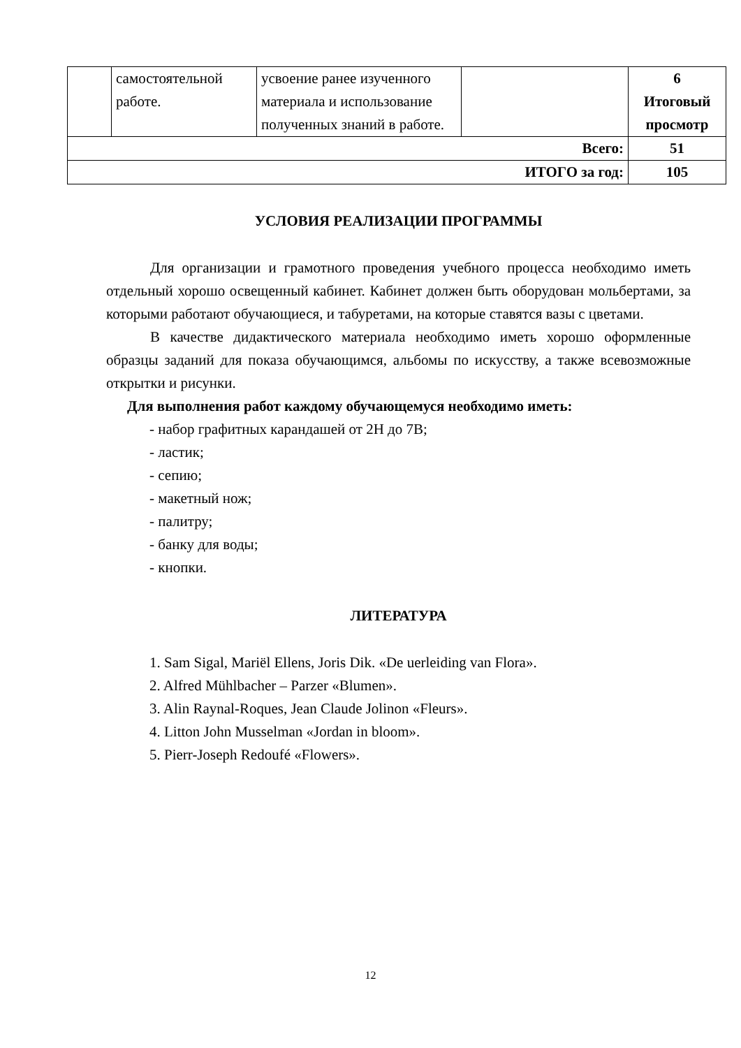| | самостоятельной работе. | усвоение ранее изученного материала и использование полученных знаний в работе. | | 6 Итоговый просмотр |
| Всего: | | | | 51 |
| ИТОГО за год: | | | | 105 |
УСЛОВИЯ РЕАЛИЗАЦИИ ПРОГРАММЫ
Для организации и грамотного проведения учебного процесса необходимо иметь отдельный хорошо освещенный кабинет. Кабинет должен быть оборудован мольбертами, за которыми работают обучающиеся, и табуретами, на которые ставятся вазы с цветами.
В качестве дидактического материала необходимо иметь хорошо оформленные образцы заданий для показа обучающимся, альбомы по искусству, а также всевозможные открытки и рисунки.
Для выполнения работ каждому обучающемуся необходимо иметь:
- набор графитных карандашей от 2Н до 7В;
- ластик;
- сепию;
- макетный нож;
- палитру;
- банку для воды;
- кнопки.
ЛИТЕРАТУРА
1. Sam Sigal, Mariël Ellens, Joris Dik. «De uerleiding van Flora».
2. Alfred Mühlbacher – Parzer «Blumen».
3. Alin Raynal-Roques, Jean Claude Jolinon «Fleurs».
4. Litton John Musselman «Jordan in bloom».
5. Pierr-Joseph Redoufé «Flowers».
12